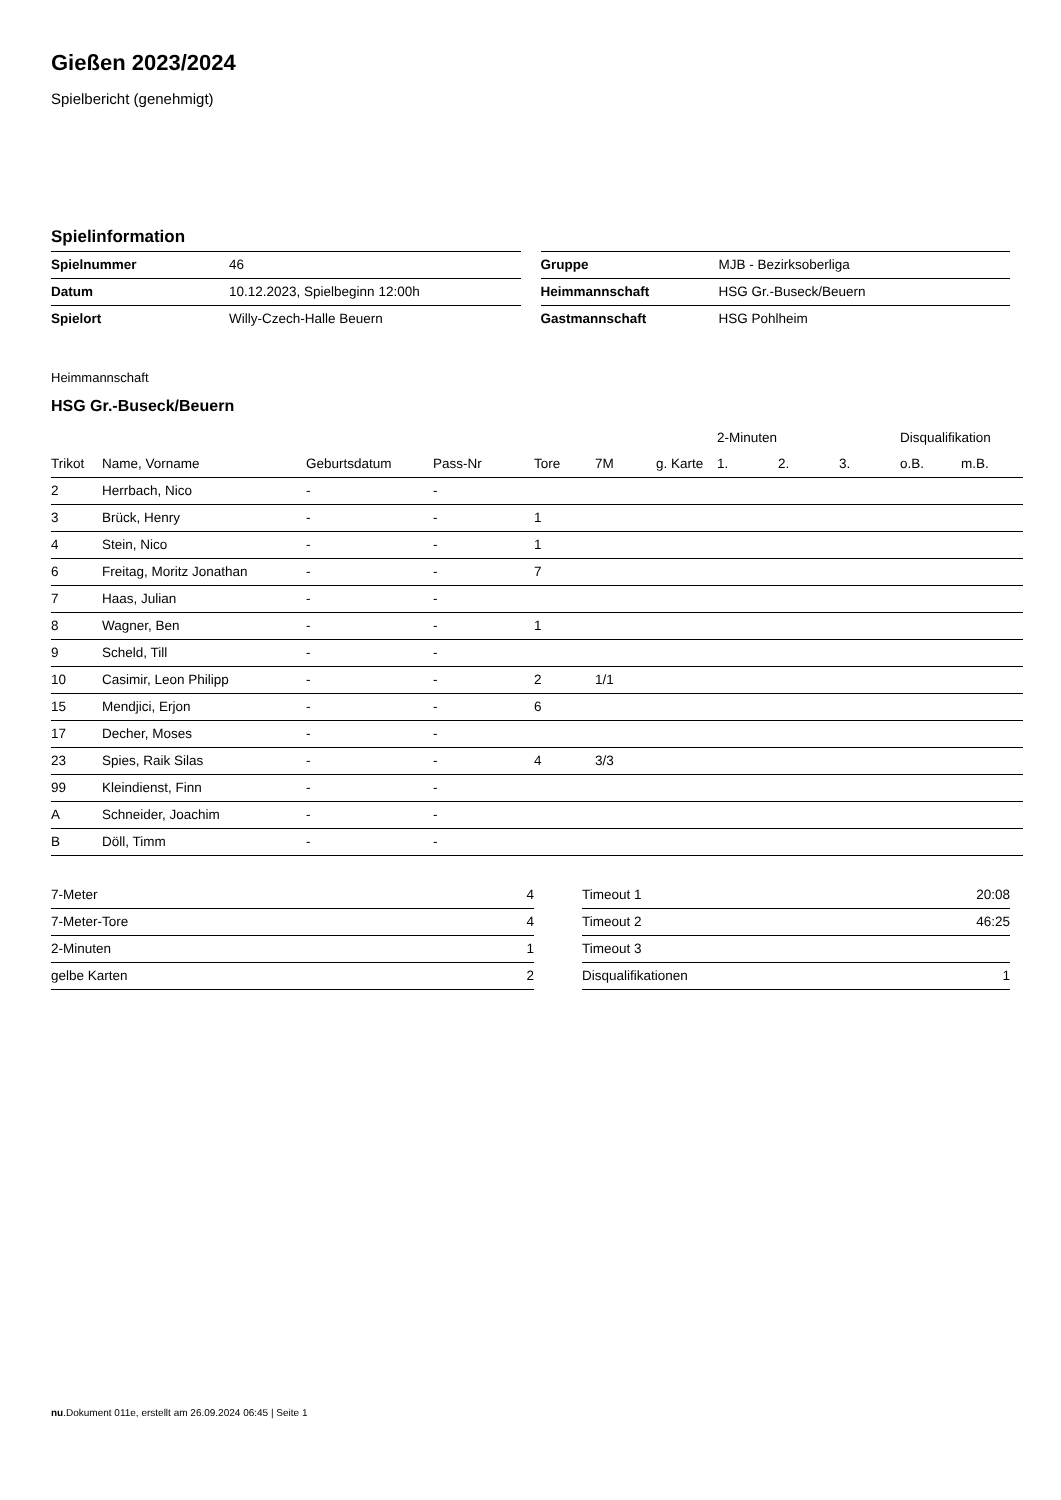Gießen 2023/2024
Spielbericht (genehmigt)
Spielinformation
| Spielnummer | 46 |
| Datum | 10.12.2023, Spielbeginn 12:00h |
| Spielort | Willy-Czech-Halle Beuern |
| Gruppe | MJB - Bezirksoberliga |
| Heimmannschaft | HSG Gr.-Buseck/Beuern |
| Gastmannschaft | HSG Pohlheim |
Heimmannschaft
HSG Gr.-Buseck/Beuern
| | | | | | | | 2-Minuten | | | Disqualifikation | |
| --- | --- | --- | --- | --- | --- | --- | --- | --- | --- | --- | --- |
| Trikot | Name, Vorname | Geburtsdatum | Pass-Nr | Tore | 7M | g. Karte | 1. | 2. | 3. | o.B. | m.B. |
| 2 | Herrbach, Nico | - | - | | | | | | | | |
| 3 | Brück, Henry | - | - | 1 | | | | | | | |
| 4 | Stein, Nico | - | - | 1 | | | | | | | |
| 6 | Freitag, Moritz Jonathan | - | - | 7 | | | | | | | |
| 7 | Haas, Julian | - | - | | | | | | | | |
| 8 | Wagner, Ben | - | - | 1 | | | | | | | |
| 9 | Scheld, Till | - | - | | | | | | | | |
| 10 | Casimir, Leon Philipp | - | - | 2 | 1/1 | | | | | | |
| 15 | Mendjici, Erjon | - | - | 6 | | | | | | | |
| 17 | Decher, Moses | - | - | | | | | | | | |
| 23 | Spies, Raik Silas | - | - | 4 | 3/3 | | | | | | |
| 99 | Kleindienst, Finn | - | - | | | | | | | | |
| A | Schneider, Joachim | - | - | | | | | | | | |
| B | Döll, Timm | - | - | | | | | | | | |
| 7-Meter | 4 |
| 7-Meter-Tore | 4 |
| 2-Minuten | 1 |
| gelbe Karten | 2 |
| Timeout 1 | 20:08 |
| Timeout 2 | 46:25 |
| Timeout 3 | |
| Disqualifikationen | 1 |
nu.Dokument 011e, erstellt am 26.09.2024 06:45 | Seite 1